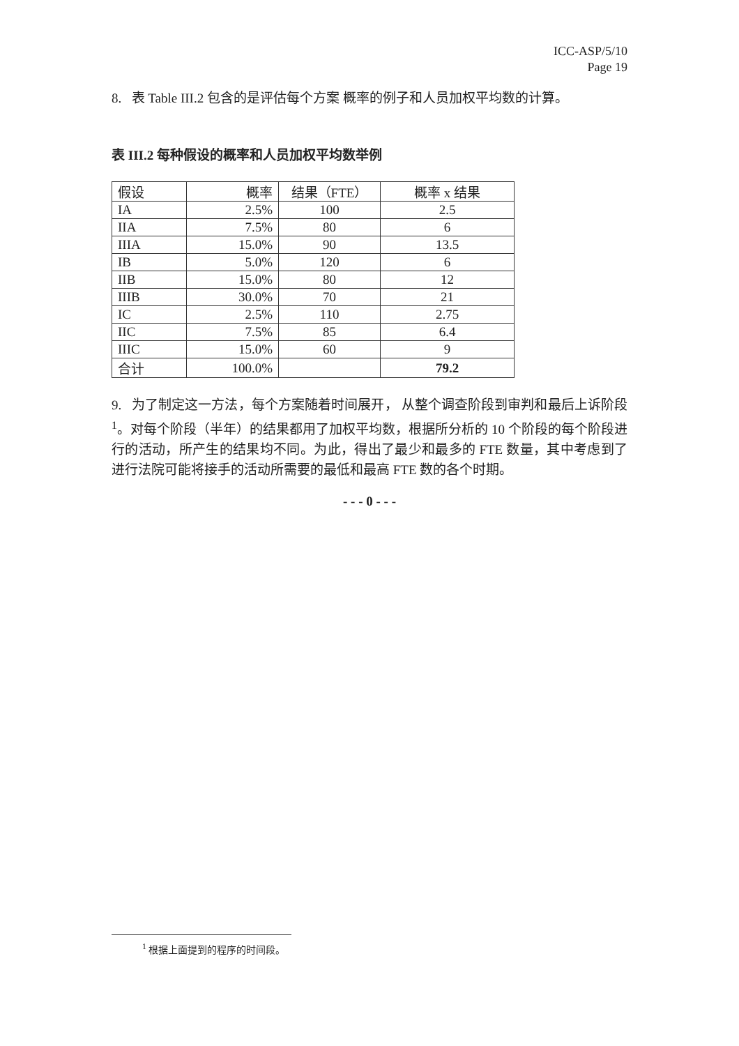ICC-ASP/5/10
Page 19
8. 表 Table III.2 包含的是评估每个方案 概率的例子和人员加权平均数的计算。
表 III.2 每种假设的概率和人员加权平均数举例
| 假设 | 概率 | 结果（FTE） | 概率 x 结果 |
| IA | 2.5% | 100 | 2.5 |
| IIA | 7.5% | 80 | 6 |
| IIIA | 15.0% | 90 | 13.5 |
| IB | 5.0% | 120 | 6 |
| IIB | 15.0% | 80 | 12 |
| IIIB | 30.0% | 70 | 21 |
| IC | 2.5% | 110 | 2.75 |
| IIC | 7.5% | 85 | 6.4 |
| IIIC | 15.0% | 60 | 9 |
| 合计 | 100.0% | | 79.2 |
9. 为了制定这一方法，每个方案随着时间展开， 从整个调查阶段到审判和最后上诉阶段<sup>1</sup>。对每个阶段（半年）的结果都用了加权平均数，根据所分析的 10 个阶段的每个阶段进行的活动，所产生的结果均不同。为此，得出了最少和最多的 FTE 数量，其中考虑到了进行法院可能将接手的活动所需要的最低和最高 FTE 数的各个时期。
- - - 0 - - -
<sup>1</sup> 根据上面提到的程序的时间段。